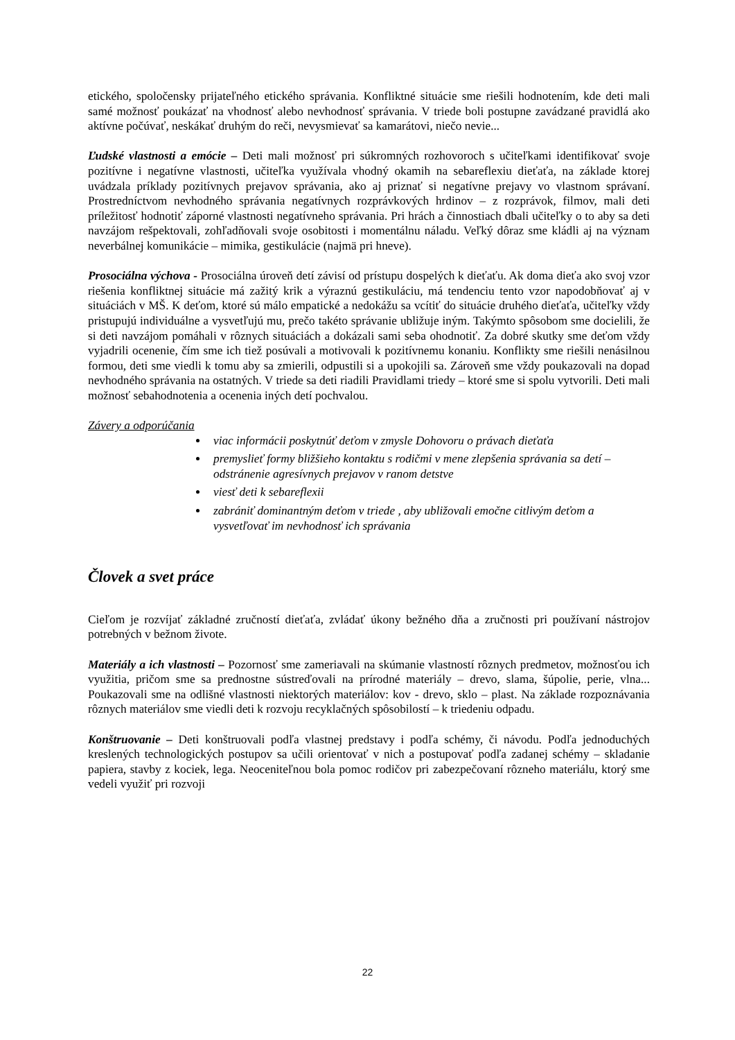etického, spoločensky prijateľného etického správania. Konfliktné situácie sme riešili hodnotením, kde deti mali samé možnosť poukázať na vhodnosť alebo nevhodnosť správania. V triede boli postupne zavádzané pravidlá ako aktívne počúvať, neskákať druhým do reči, nevysmievať sa kamarátovi, niečo nevie...
Ľudské vlastnosti a emócie – Deti mali možnosť pri súkromných rozhovoroch s učiteľkami identifikovať svoje pozitívne i negatívne vlastnosti, učiteľka využívala vhodný okamih na sebareflexiu dieťaťa, na základe ktorej uvádzala príklady pozitívnych prejavov správania, ako aj priznať si negatívne prejavy vo vlastnom správaní. Prostredníctvom nevhodného správania negatívnych rozprávkových hrdinov – z rozprávok, filmov, mali deti príležitosť hodnotiť záporné vlastnosti negatívneho správania. Pri hrách a činnostiach dbali učiteľky o to aby sa deti navzájom rešpektovali, zohľadňovali svoje osobitosti i momentálnu náladu. Veľký dôraz sme kládli aj na význam neverbálnej komunikácie – mimika, gestikulácie (najmä pri hneve).
Prosociálna výchova - Prosociálna úroveň detí závisí od prístupu dospelých k dieťaťu. Ak doma dieťa ako svoj vzor riešenia konfliktnej situácie má zažitý krik a výraznú gestikuláciu, má tendenciu tento vzor napodobňovať aj v situáciách v MŠ. K deťom, ktoré sú málo empatické a nedokážu sa vcítiť do situácie druhého dieťaťa, učiteľky vždy pristupujú individuálne a vysvetľujú mu, prečo takéto správanie ubližuje iným. Takýmto spôsobom sme docielili, že si deti navzájom pomáhali v rôznych situáciách a dokázali sami seba ohodnotiť. Za dobré skutky sme deťom vždy vyjadrili ocenenie, čím sme ich tiež posúvali a motivovali k pozitívnemu konaniu. Konflikty sme riešili nenásilnou formou, deti sme viedli k tomu aby sa zmierili, odpustili si a upokojili sa. Zároveň sme vždy poukazovali na dopad nevhodného správania na ostatných. V triede sa deti riadili Pravidlami triedy – ktoré sme si spolu vytvorili. Deti mali možnosť sebahodnotenia a ocenenia iných detí pochvalou.
Závery a odporúčania
viac informácii poskytnúť deťom v zmysle Dohovoru o právach dieťaťa
premyslieť formy bližšieho kontaktu s rodičmi v mene zlepšenia správania sa detí – odstránenie agresívnych prejavov v ranom detstve
viesť deti k sebareflexii
zabrániť dominantným deťom v triede , aby ubližovali emočne citlivým deťom a vysvetľovať im nevhodnosť ich správania
Človek a svet práce
Cieľom je rozvíjať základné zručností dieťaťa, zvládať úkony bežného dňa a zručnosti pri používaní nástrojov potrebných v bežnom živote.
Materiály a ich vlastnosti – Pozornosť sme zameriavali na skúmanie vlastností rôznych predmetov, možnosťou ich využitia, pričom sme sa prednostne sústreďovali na prírodné materiály – drevo, slama, šúpolie, perie, vlna... Poukazovali sme na odlišné vlastnosti niektorých materiálov: kov - drevo, sklo – plast. Na základe rozpoznávania rôznych materiálov sme viedli deti k rozvoju recyklačných spôsobilostí – k triedeniu odpadu.
Konštruovanie – Deti konštruovali podľa vlastnej predstavy i podľa schémy, či návodu. Podľa jednoduchých kreslených technologických postupov sa učili orientovať v nich a postupovať podľa zadanej schémy – skladanie papiera, stavby z kociek, lega. Neoceniteľnou bola pomoc rodičov pri zabezpečovaní rôzneho materiálu, ktorý sme vedeli využiť pri rozvoji
22